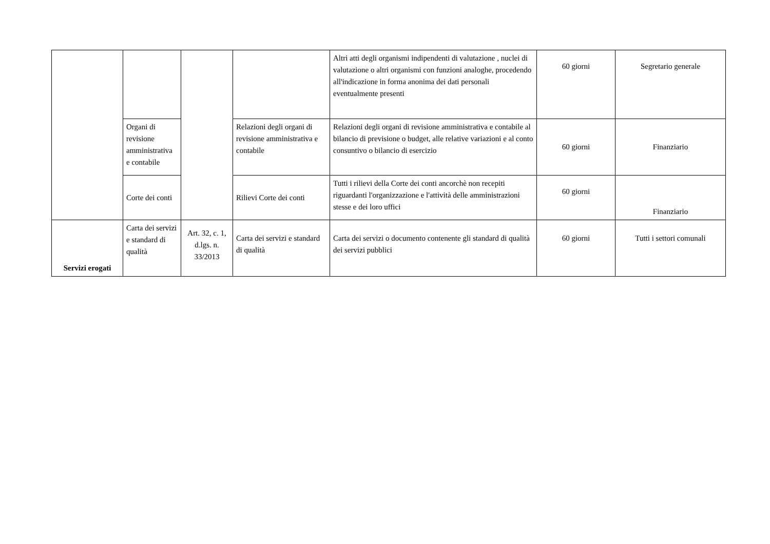| | | | | Altri atti degli organismi indipendenti di valutazione , nuclei di valutazione o altri organismi con funzioni analoghe, procedendo all'indicazione in forma anonima dei dati personali eventualmente presenti | 60 giorni | Segretario generale |
| | Organi di revisione amministrativa e contabile | | Relazioni degli organi di revisione amministrativa e contabile | Relazioni degli organi di revisione amministrativa e contabile al bilancio di previsione o budget, alle relative variazioni e al conto consuntivo o bilancio di esercizio | 60 giorni | Finanziario |
| | Corte dei conti | | Rilievi Corte dei conti | Tutti i rilievi della Corte dei conti ancorchè non recepiti riguardanti l'organizzazione e l'attività delle amministrazioni stesse e dei loro uffici | 60 giorni | Finanziario |
| Servizi erogati | Carta dei servizi e standard di qualità | Art. 32, c. 1, d.lgs. n. 33/2013 | Carta dei servizi e standard di qualità | Carta dei servizi o documento contenente gli standard di qualità dei servizi pubblici | 60 giorni | Tutti i settori comunali |